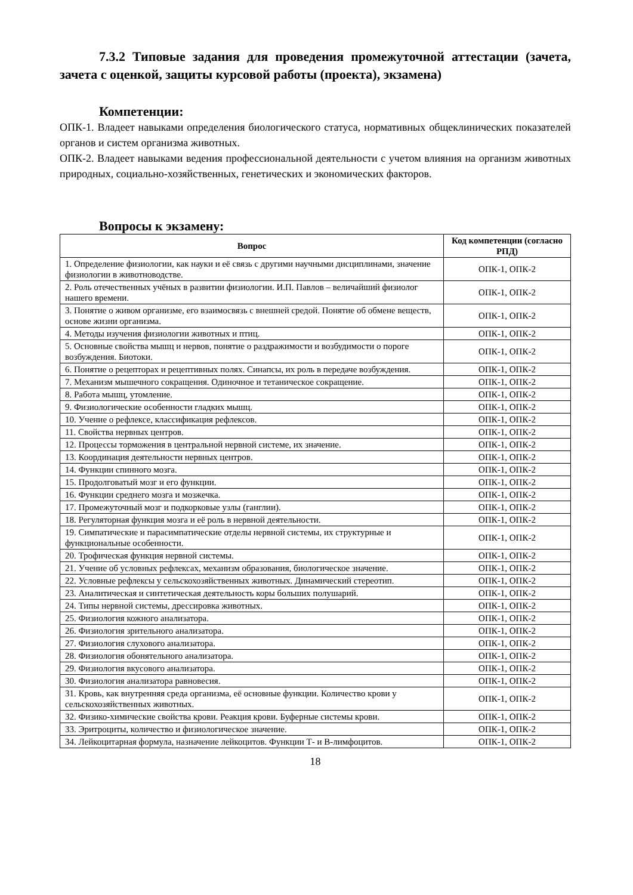7.3.2 Типовые задания для проведения промежуточной аттестации (зачета, зачета с оценкой, защиты курсовой работы (проекта), экзамена)
Компетенции:
ОПК-1. Владеет навыками определения биологического статуса, нормативных общеклинических показателей органов и систем организма животных.
ОПК-2. Владеет навыками ведения профессиональной деятельности с учетом влияния на организм животных природных, социально-хозяйственных, генетических и экономических факторов.
Вопросы к экзамену:
| Вопрос | Код компетенции (согласно РПД) |
| --- | --- |
| 1. Определение физиологии, как науки и её связь с другими научными дисциплинами, значение физиологии в животноводстве. | ОПК-1, ОПК-2 |
| 2. Роль отечественных учёных в развитии физиологии. И.П. Павлов – величайший физиолог нашего времени. | ОПК-1, ОПК-2 |
| 3. Понятие о живом организме, его взаимосвязь с внешней средой. Понятие об обмене веществ, основе жизни организма. | ОПК-1, ОПК-2 |
| 4. Методы изучения физиологии животных и птиц. | ОПК-1, ОПК-2 |
| 5. Основные свойства мышц и нервов, понятие о раздражимости и возбудимости о пороге возбуждения. Биотоки. | ОПК-1, ОПК-2 |
| 6. Понятие о рецепторах и рецептивных полях. Синапсы, их роль в передаче возбуждения. | ОПК-1, ОПК-2 |
| 7. Механизм мышечного сокращения. Одиночное и тетаническое сокращение. | ОПК-1, ОПК-2 |
| 8. Работа мышц, утомление. | ОПК-1, ОПК-2 |
| 9. Физиологические особенности гладких мышц. | ОПК-1, ОПК-2 |
| 10. Учение о рефлексе, классификация рефлексов. | ОПК-1, ОПК-2 |
| 11. Свойства нервных центров. | ОПК-1, ОПК-2 |
| 12. Процессы торможения в центральной нервной системе, их значение. | ОПК-1, ОПК-2 |
| 13. Координация деятельности нервных центров. | ОПК-1, ОПК-2 |
| 14. Функции спинного мозга. | ОПК-1, ОПК-2 |
| 15. Продолговатый мозг и его функции. | ОПК-1, ОПК-2 |
| 16. Функции среднего мозга и мозжечка. | ОПК-1, ОПК-2 |
| 17. Промежуточный мозг и подкорковые узлы (ганглии). | ОПК-1, ОПК-2 |
| 18. Регуляторная функция мозга и её роль в нервной деятельности. | ОПК-1, ОПК-2 |
| 19. Симпатические и парасимпатические отделы нервной системы, их структурные и функциональные особенности. | ОПК-1, ОПК-2 |
| 20. Трофическая функция нервной системы. | ОПК-1, ОПК-2 |
| 21. Учение об условных рефлексах, механизм образования, биологическое значение. | ОПК-1, ОПК-2 |
| 22. Условные рефлексы у сельскохозяйственных животных. Динамический стереотип. | ОПК-1, ОПК-2 |
| 23. Аналитическая и синтетическая деятельность коры больших полушарий. | ОПК-1, ОПК-2 |
| 24. Типы нервной системы, дрессировка животных. | ОПК-1, ОПК-2 |
| 25. Физиология кожного анализатора. | ОПК-1, ОПК-2 |
| 26. Физиология зрительного анализатора. | ОПК-1, ОПК-2 |
| 27. Физиология слухового анализатора. | ОПК-1, ОПК-2 |
| 28. Физиология обонятельного анализатора. | ОПК-1, ОПК-2 |
| 29. Физиология вкусового анализатора. | ОПК-1, ОПК-2 |
| 30. Физиология анализатора равновесия. | ОПК-1, ОПК-2 |
| 31. Кровь, как внутренняя среда организма, её основные функции. Количество крови у сельскохозяйственных животных. | ОПК-1, ОПК-2 |
| 32. Физико-химические свойства крови. Реакция крови. Буферные системы крови. | ОПК-1, ОПК-2 |
| 33. Эритроциты, количество и физиологическое значение. | ОПК-1, ОПК-2 |
| 34. Лейкоцитарная формула, назначение лейкоцитов. Функции Т- и В-лимфоцитов. | ОПК-1, ОПК-2 |
18